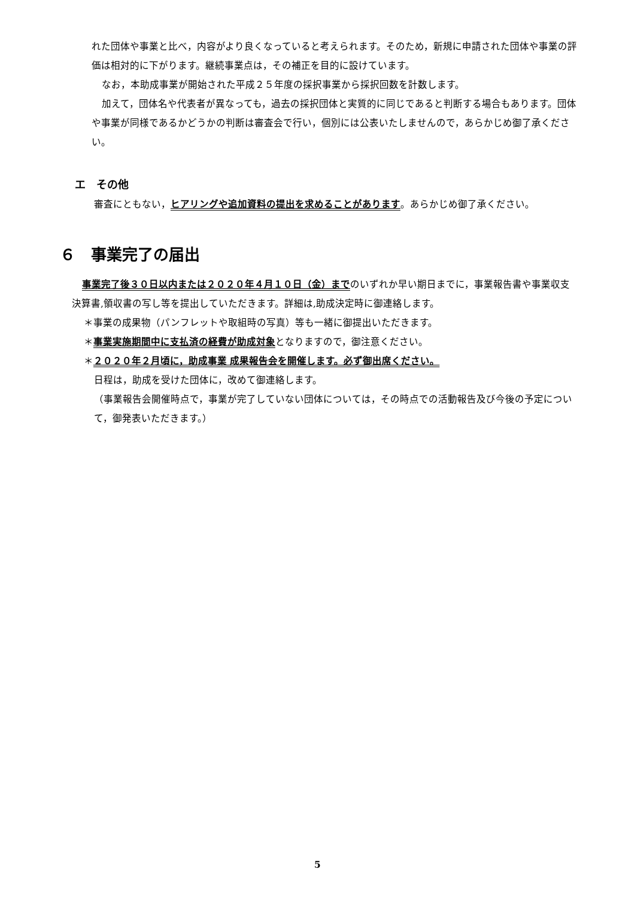れた団体や事業と比べ，内容がより良くなっていると考えられます。そのため，新規に申請された団体や事業の評価は相対的に下がります。継続事業点は，その補正を目的に設けています。
なお，本助成事業が開始された平成２５年度の採択事業から採択回数を計数します。
加えて，団体名や代表者が異なっても，過去の採択団体と実質的に同じであると判断する場合もあります。団体や事業が同様であるかどうかの判断は審査会で行い，個別には公表いたしませんので，あらかじめ御了承ください。
エ　その他
審査にともない，ヒアリングや追加資料の提出を求めることがあります。あらかじめ御了承ください。
６　事業完了の届出
事業完了後３０日以内または２０２０年４月１０日（金）までのいずれか早い期日までに，事業報告書や事業収支決算書,領収書の写し等を提出していただきます。詳細は,助成決定時に御連絡します。
＊事業の成果物（パンフレットや取組時の写真）等も一緒に御提出いただきます。
＊事業実施期間中に支払済の経費が助成対象となりますので，御注意ください。
＊２０２０年２月頃に，助成事業 成果報告会を開催します。必ず御出席ください。
日程は，助成を受けた団体に，改めて御連絡します。
（事業報告会開催時点で，事業が完了していない団体については，その時点での活動報告及び今後の予定について，御発表いただきます。）
5